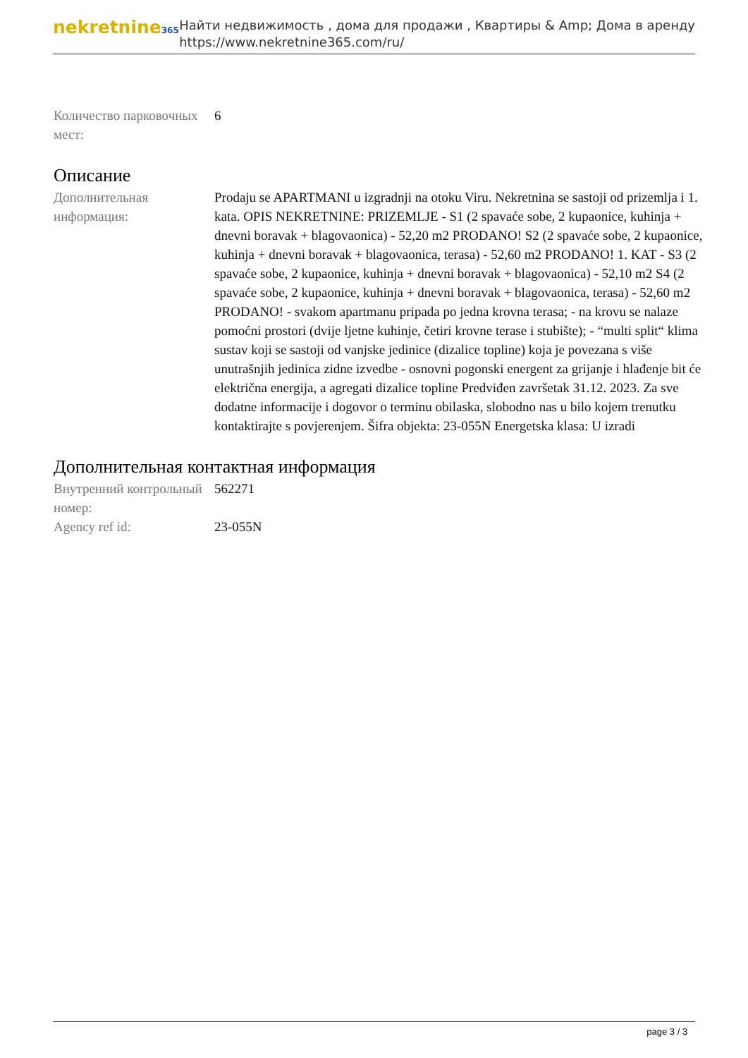nekretnine365
Найти недвижимость , дома для продажи , Квартиры & Amp; Дома в аренду
https://www.nekretnine365.com/ru/
Количество парковочных мест:
6
Описание
Дополнительная информация:
Prodaju se APARTMANI u izgradnji na otoku Viru. Nekretnina se sastoji od prizemlja i 1. kata. OPIS NEKRETNINE: PRIZEMLJE - S1 (2 spavaće sobe, 2 kupaonice, kuhinja + dnevni boravak + blagovaonica) - 52,20 m2 PRODANO! S2 (2 spavaće sobe, 2 kupaonice, kuhinja + dnevni boravak + blagovaonica, terasa) - 52,60 m2 PRODANO! 1. KAT - S3 (2 spavaće sobe, 2 kupaonice, kuhinja + dnevni boravak + blagovaonica) - 52,10 m2 S4 (2 spavaće sobe, 2 kupaonice, kuhinja + dnevni boravak + blagovaonica, terasa) - 52,60 m2 PRODANO! - svakom apartmanu pripada po jedna krovna terasa; - na krovu se nalaze pomoćni prostori (dvije ljetne kuhinje, četiri krovne terase i stubište); - “multi split“ klima sustav koji se sastoji od vanjske jedinice (dizalice topline) koja je povezana s više unutrašnjih jedinica zidne izvedbe - osnovni pogonski energent za grijanje i hlađenje bit će električna energija, a agregati dizalice topline Predviđen završetak 31.12. 2023. Za sve dodatne informacije i dogovor o terminu obilaska, slobodno nas u bilo kojem trenutku kontaktirajte s povjerenjem. Šifra objekta: 23-055N Energetska klasa: U izradi
Дополнительная контактная информация
Внутренний контрольный номер:
562271
Agency ref id: 23-055N
page 3 / 3